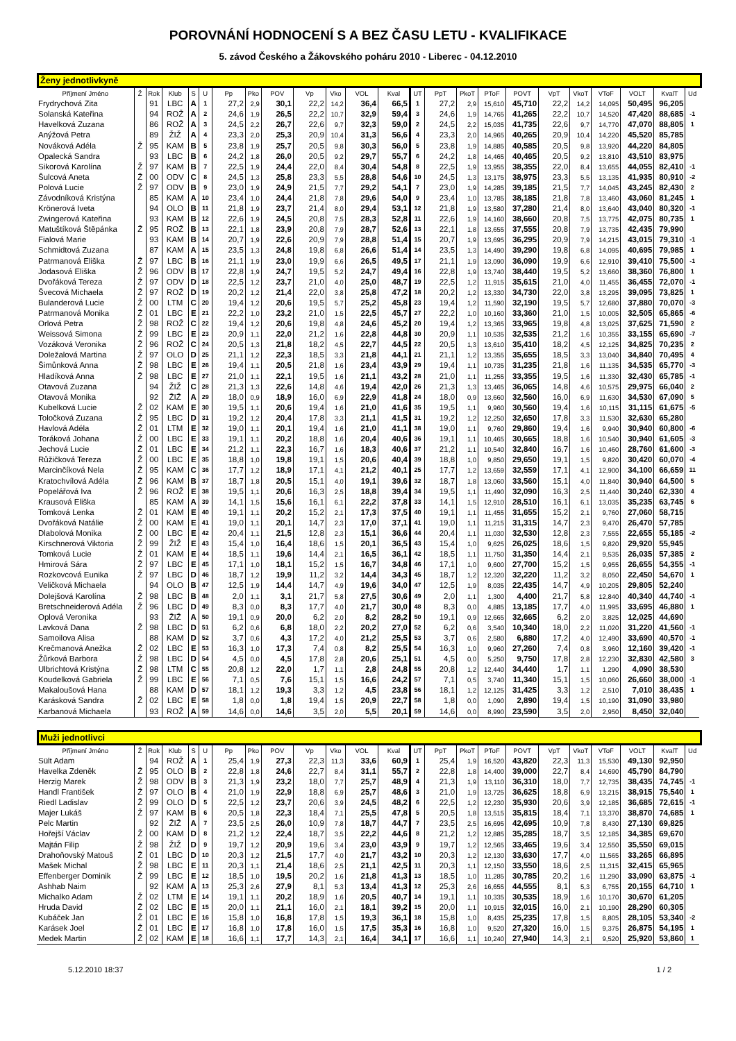POROVNÁNÍ HODNOCENÍ S A BEZ ČASU LETU - KVALIFIKACE
5. závod Českého a Žákovského poháru 2010 - Liberec - 04.12.2010
Ženy jednotlivkyně
| Příjmení Jméno | Ž | Rok | Klub | S | U | Pp | Pko | POV | Vp | Vko | VOL | Kval | UT | PpT | PkoT | PToF | POVT | VpT | VkoT | VToF | VOLT | KvalT | Ud |
| --- | --- | --- | --- | --- | --- | --- | --- | --- | --- | --- | --- | --- | --- | --- | --- | --- | --- | --- | --- | --- | --- | --- | --- |
| Frydrychová Zita | | 91 | LBC | A | 1 | 27,2 | 2,9 | 30,1 | 22,2 | 14,2 | 36,4 | 66,5 | 1 | 27,2 | 2,9 | 15,610 | 45,710 | 22,2 | 14,2 | 14,095 | 50,495 | 96,205 | |
| Solanská Kateřina | | 94 | ROŽ | A | 2 | 24,6 | 1,9 | 26,5 | 22,2 | 10,7 | 32,9 | 59,4 | 3 | 24,6 | 1,9 | 14,765 | 41,265 | 22,2 | 10,7 | 14,520 | 47,420 | 88,685 | -1 |
| Havelková Zuzana | | 86 | ROŽ | A | 3 | 24,5 | 2,2 | 26,7 | 22,6 | 9,7 | 32,3 | 59,0 | 2 | 24,5 | 2,2 | 15,035 | 41,735 | 22,6 | 9,7 | 14,770 | 47,070 | 88,805 | 1 |
| Anýžová Petra | | 89 | ŽIŽ | A | 4 | 23,3 | 2,0 | 25,3 | 20,9 | 10,4 | 31,3 | 56,6 | 4 | 23,3 | 2,0 | 14,965 | 40,265 | 20,9 | 10,4 | 14,220 | 45,520 | 85,785 | |
| Nováková Adéla | Ž | 95 | KAM | B | 5 | 23,8 | 1,9 | 25,7 | 20,5 | 9,8 | 30,3 | 56,0 | 5 | 23,8 | 1,9 | 14,885 | 40,585 | 20,5 | 9,8 | 13,920 | 44,220 | 84,805 | |
| Opalecká Sandra | | 93 | LBC | B | 6 | 24,2 | 1,8 | 26,0 | 20,5 | 9,2 | 29,7 | 55,7 | 6 | 24,2 | 1,8 | 14,465 | 40,465 | 20,5 | 9,2 | 13,810 | 43,510 | 83,975 | |
| Sikorová Karolína | Ž | 97 | KAM | B | 7 | 22,5 | 1,9 | 24,4 | 22,0 | 8,4 | 30,4 | 54,8 | 8 | 22,5 | 1,9 | 13,955 | 38,355 | 22,0 | 8,4 | 13,655 | 44,055 | 82,410 | -1 |
| Šulcová Aneta | Ž | 00 | ODV | C | 8 | 24,5 | 1,3 | 25,8 | 23,3 | 5,5 | 28,8 | 54,6 | 10 | 24,5 | 1,3 | 13,175 | 38,975 | 23,3 | 5,5 | 13,135 | 41,935 | 80,910 | -2 |
| Polová Lucie | Ž | 97 | ODV | B | 9 | 23,0 | 1,9 | 24,9 | 21,5 | 7,7 | 29,2 | 54,1 | 7 | 23,0 | 1,9 | 14,285 | 39,185 | 21,5 | 7,7 | 14,045 | 43,245 | 82,430 | 2 |
| Závodníková Kristýna | | 85 | KAM | A | 10 | 23,4 | 1,0 | 24,4 | 21,8 | 7,8 | 29,6 | 54,0 | 9 | 23,4 | 1,0 | 13,785 | 38,185 | 21,8 | 7,8 | 13,460 | 43,060 | 81,245 | 1 |
| Krönerová Iveta | | 94 | OLO | B | 11 | 21,8 | 1,9 | 23,7 | 21,4 | 8,0 | 29,4 | 53,1 | 12 | 21,8 | 1,9 | 13,580 | 37,280 | 21,4 | 8,0 | 13,640 | 43,040 | 80,320 | -1 |
| Zwingerová Kateřina | | 93 | KAM | B | 12 | 22,6 | 1,9 | 24,5 | 20,8 | 7,5 | 28,3 | 52,8 | 11 | 22,6 | 1,9 | 14,160 | 38,660 | 20,8 | 7,5 | 13,775 | 42,075 | 80,735 | 1 |
| Matuštíková Štěpánka | Ž | 95 | ROŽ | B | 13 | 22,1 | 1,8 | 23,9 | 20,8 | 7,9 | 28,7 | 52,6 | 13 | 22,1 | 1,8 | 13,655 | 37,555 | 20,8 | 7,9 | 13,735 | 42,435 | 79,990 | |
| Fialová Marie | | 93 | KAM | B | 14 | 20,7 | 1,9 | 22,6 | 20,9 | 7,9 | 28,8 | 51,4 | 15 | 20,7 | 1,9 | 13,695 | 36,295 | 20,9 | 7,9 | 14,215 | 43,015 | 79,310 | -1 |
| Schmidtová Zuzana | | 87 | KAM | A | 15 | 23,5 | 1,3 | 24,8 | 19,8 | 6,8 | 26,6 | 51,4 | 14 | 23,5 | 1,3 | 14,490 | 39,290 | 19,8 | 6,8 | 14,095 | 40,695 | 79,985 | 1 |
| Patrmanová Eliška | Ž | 97 | LBC | B | 16 | 21,1 | 1,9 | 23,0 | 19,9 | 6,6 | 26,5 | 49,5 | 17 | 21,1 | 1,9 | 13,090 | 36,090 | 19,9 | 6,6 | 12,910 | 39,410 | 75,500 | -1 |
| Jodasová Eliška | Ž | 96 | ODV | B | 17 | 22,8 | 1,9 | 24,7 | 19,5 | 5,2 | 24,7 | 49,4 | 16 | 22,8 | 1,9 | 13,740 | 38,440 | 19,5 | 5,2 | 13,660 | 38,360 | 76,800 | 1 |
| Dvořáková Tereza | Ž | 97 | ODV | D | 18 | 22,5 | 1,2 | 23,7 | 21,0 | 4,0 | 25,0 | 48,7 | 19 | 22,5 | 1,2 | 11,915 | 35,615 | 21,0 | 4,0 | 11,455 | 36,455 | 72,070 | -1 |
| Švecová Michaela | Ž | 97 | ROŽ | D | 19 | 20,2 | 1,2 | 21,4 | 22,0 | 3,8 | 25,8 | 47,2 | 18 | 20,2 | 1,2 | 13,330 | 34,730 | 22,0 | 3,8 | 13,295 | 39,095 | 73,825 | 1 |
| Bulanderová Lucie | Ž | 00 | LTM | C | 20 | 19,4 | 1,2 | 20,6 | 19,5 | 5,7 | 25,2 | 45,8 | 23 | 19,4 | 1,2 | 11,590 | 32,190 | 19,5 | 5,7 | 12,680 | 37,880 | 70,070 | -3 |
| Patrmanová Monika | Ž | 01 | LBC | E | 21 | 22,2 | 1,0 | 23,2 | 21,0 | 1,5 | 22,5 | 45,7 | 27 | 22,2 | 1,0 | 10,160 | 33,360 | 21,0 | 1,5 | 10,005 | 32,505 | 65,865 | -6 |
| Orlová Petra | Ž | 98 | ROŽ | C | 22 | 19,4 | 1,2 | 20,6 | 19,8 | 4,8 | 24,6 | 45,2 | 20 | 19,4 | 1,2 | 13,365 | 33,965 | 19,8 | 4,8 | 13,025 | 37,625 | 71,590 | 2 |
| Weissová Simona | Ž | 99 | LBC | E | 23 | 20,9 | 1,1 | 22,0 | 21,2 | 1,6 | 22,8 | 44,8 | 30 | 20,9 | 1,1 | 10,535 | 32,535 | 21,2 | 1,6 | 10,355 | 33,155 | 65,690 | -7 |
| Vozáková Veronika | Ž | 96 | ROŽ | C | 24 | 20,5 | 1,3 | 21,8 | 18,2 | 4,5 | 22,7 | 44,5 | 22 | 20,5 | 1,3 | 13,610 | 35,410 | 18,2 | 4,5 | 12,125 | 34,825 | 70,235 | 2 |
| Doležalová Martina | Ž | 97 | OLO | D | 25 | 21,1 | 1,2 | 22,3 | 18,5 | 3,3 | 21,8 | 44,1 | 21 | 21,1 | 1,2 | 13,355 | 35,655 | 18,5 | 3,3 | 13,040 | 34,840 | 70,495 | 4 |
| Šimůnková Anna | Ž | 98 | LBC | E | 26 | 19,4 | 1,1 | 20,5 | 21,8 | 1,6 | 23,4 | 43,9 | 29 | 19,4 | 1,1 | 10,735 | 31,235 | 21,8 | 1,6 | 11,135 | 34,535 | 65,770 | -3 |
| Hladíková Anna | Ž | 98 | LBC | E | 27 | 21,0 | 1,1 | 22,1 | 19,5 | 1,6 | 21,1 | 43,2 | 28 | 21,0 | 1,1 | 11,255 | 33,355 | 19,5 | 1,6 | 11,330 | 32,430 | 65,785 | -1 |
| Otavová Zuzana | | 94 | ŽIŽ | C | 28 | 21,3 | 1,3 | 22,6 | 14,8 | 4,6 | 19,4 | 42,0 | 26 | 21,3 | 1,3 | 13,465 | 36,065 | 14,8 | 4,6 | 10,575 | 29,975 | 66,040 | 2 |
| Otavová Monika | | 92 | ŽIŽ | A | 29 | 18,0 | 0,9 | 18,9 | 16,0 | 6,9 | 22,9 | 41,8 | 24 | 18,0 | 0,9 | 13,660 | 32,560 | 16,0 | 6,9 | 11,630 | 34,530 | 67,090 | 5 |
| Kubelková Lucie | Ž | 02 | KAM | E | 30 | 19,5 | 1,1 | 20,6 | 19,4 | 1,6 | 21,0 | 41,6 | 35 | 19,5 | 1,1 | 9,960 | 30,560 | 19,4 | 1,6 | 10,115 | 31,115 | 61,675 | -5 |
| Toločková Zuzana | Ž | 95 | LBC | D | 31 | 19,2 | 1,2 | 20,4 | 17,8 | 3,3 | 21,1 | 41,5 | 31 | 19,2 | 1,2 | 12,250 | 32,650 | 17,8 | 3,3 | 11,530 | 32,630 | 65,280 | |
| Havlová Adéla | Ž | 01 | LTM | E | 32 | 19,0 | 1,1 | 20,1 | 19,4 | 1,6 | 21,0 | 41,1 | 38 | 19,0 | 1,1 | 9,760 | 29,860 | 19,4 | 1,6 | 9,940 | 30,940 | 60,800 | -6 |
| Toráková Johana | Ž | 00 | LBC | E | 33 | 19,1 | 1,1 | 20,2 | 18,8 | 1,6 | 20,4 | 40,6 | 36 | 19,1 | 1,1 | 10,465 | 30,665 | 18,8 | 1,6 | 10,540 | 30,940 | 61,605 | -3 |
| Jechová Lucie | Ž | 01 | LBC | E | 34 | 21,2 | 1,1 | 22,3 | 16,7 | 1,6 | 18,3 | 40,6 | 37 | 21,2 | 1,1 | 10,540 | 32,840 | 16,7 | 1,6 | 10,460 | 28,760 | 61,600 | -3 |
| Růžičková Tereza | Ž | 00 | LBC | E | 35 | 18,8 | 1,0 | 19,8 | 19,1 | 1,5 | 20,6 | 40,4 | 39 | 18,8 | 1,0 | 9,850 | 29,650 | 19,1 | 1,5 | 9,820 | 30,420 | 60,070 | -4 |
| Marcinčíková Nela | Ž | 95 | KAM | C | 36 | 17,7 | 1,2 | 18,9 | 17,1 | 4,1 | 21,2 | 40,1 | 25 | 17,7 | 1,2 | 13,659 | 32,559 | 17,1 | 4,1 | 12,900 | 34,100 | 66,659 | 11 |
| Kratochvílová Adéla | Ž | 96 | KAM | B | 37 | 18,7 | 1,8 | 20,5 | 15,1 | 4,0 | 19,1 | 39,6 | 32 | 18,7 | 1,8 | 13,060 | 33,560 | 15,1 | 4,0 | 11,840 | 30,940 | 64,500 | 5 |
| Popelářová Iva | Ž | 96 | ROŽ | E | 38 | 19,5 | 1,1 | 20,6 | 16,3 | 2,5 | 18,8 | 39,4 | 34 | 19,5 | 1,1 | 11,490 | 32,090 | 16,3 | 2,5 | 11,440 | 30,240 | 62,330 | 4 |
| Krausová Eliška | | 85 | KAM | A | 39 | 14,1 | 1,5 | 15,6 | 16,1 | 6,1 | 22,2 | 37,8 | 33 | 14,1 | 1,5 | 12,910 | 28,510 | 16,1 | 6,1 | 13,035 | 35,235 | 63,745 | 6 |
| Tomková Lenka | Ž | 01 | KAM | E | 40 | 19,1 | 1,1 | 20,2 | 15,2 | 2,1 | 17,3 | 37,5 | 40 | 19,1 | 1,1 | 11,455 | 31,655 | 15,2 | 2,1 | 9,760 | 27,060 | 58,715 | |
| Dvořáková Natálie | Ž | 00 | KAM | E | 41 | 19,0 | 1,1 | 20,1 | 14,7 | 2,3 | 17,0 | 37,1 | 41 | 19,0 | 1,1 | 11,215 | 31,315 | 14,7 | 2,3 | 9,470 | 26,470 | 57,785 | |
| Dlabolová Monika | Ž | 00 | LBC | E | 42 | 20,4 | 1,1 | 21,5 | 12,8 | 2,3 | 15,1 | 36,6 | 44 | 20,4 | 1,1 | 11,030 | 32,530 | 12,8 | 2,3 | 7,555 | 22,655 | 55,185 | -2 |
| Kirschnerová Viktoria | Ž | 99 | ŽIŽ | E | 43 | 15,4 | 1,0 | 16,4 | 18,6 | 1,5 | 20,1 | 36,5 | 43 | 15,4 | 1,0 | 9,625 | 26,025 | 18,6 | 1,5 | 9,820 | 29,920 | 55,945 | |
| Tomková Lucie | Ž | 01 | KAM | E | 44 | 18,5 | 1,1 | 19,6 | 14,4 | 2,1 | 16,5 | 36,1 | 42 | 18,5 | 1,1 | 11,750 | 31,350 | 14,4 | 2,1 | 9,535 | 26,035 | 57,385 | 2 |
| Hmirová Sára | Ž | 97 | LBC | E | 45 | 17,1 | 1,0 | 18,1 | 15,2 | 1,5 | 16,7 | 34,8 | 46 | 17,1 | 1,0 | 9,600 | 27,700 | 15,2 | 1,5 | 9,955 | 26,655 | 54,355 | -1 |
| Rozkovcová Eunika | Ž | 97 | LBC | D | 46 | 18,7 | 1,2 | 19,9 | 11,2 | 3,2 | 14,4 | 34,3 | 45 | 18,7 | 1,2 | 12,320 | 32,220 | 11,2 | 3,2 | 8,050 | 22,450 | 54,670 | 1 |
| Veličková Michaela | | 94 | OLO | B | 47 | 12,5 | 1,9 | 14,4 | 14,7 | 4,9 | 19,6 | 34,0 | 47 | 12,5 | 1,9 | 8,035 | 22,435 | 14,7 | 4,9 | 10,205 | 29,805 | 52,240 | |
| Dolejšová Karolína | Ž | 98 | LBC | B | 48 | 2,0 | 1,1 | 3,1 | 21,7 | 5,8 | 27,5 | 30,6 | 49 | 2,0 | 1,1 | 1,300 | 4,400 | 21,7 | 5,8 | 12,840 | 40,340 | 44,740 | -1 |
| Bretschneiderová Adéla | Ž | 96 | LBC | D | 49 | 8,3 | 0,0 | 8,3 | 17,7 | 4,0 | 21,7 | 30,0 | 48 | 8,3 | 0,0 | 4,885 | 13,185 | 17,7 | 4,0 | 11,995 | 33,695 | 46,880 | 1 |
| Oplová Veronika | | 93 | ŽIŽ | A | 50 | 19,1 | 0,9 | 20,0 | 6,2 | 2,0 | 8,2 | 28,2 | 50 | 19,1 | 0,9 | 12,665 | 32,665 | 6,2 | 2,0 | 3,825 | 12,025 | 44,690 | |
| Lavková Dana | Ž | 98 | LBC | D | 51 | 6,2 | 0,6 | 6,8 | 18,0 | 2,2 | 20,2 | 27,0 | 52 | 6,2 | 0,6 | 3,540 | 10,340 | 18,0 | 2,2 | 11,020 | 31,220 | 41,560 | -1 |
| Samoilova Alisa | | 88 | KAM | D | 52 | 3,7 | 0,6 | 4,3 | 17,2 | 4,0 | 21,2 | 25,5 | 53 | 3,7 | 0,6 | 2,580 | 6,880 | 17,2 | 4,0 | 12,490 | 33,690 | 40,570 | -1 |
| Krečmanová Anežka | Ž | 02 | LBC | E | 53 | 16,3 | 1,0 | 17,3 | 7,4 | 0,8 | 8,2 | 25,5 | 54 | 16,3 | 1,0 | 9,960 | 27,260 | 7,4 | 0,8 | 3,960 | 12,160 | 39,420 | -1 |
| Žůrková Barbora | Ž | 98 | LBC | D | 54 | 4,5 | 0,0 | 4,5 | 17,8 | 2,8 | 20,6 | 25,1 | 51 | 4,5 | 0,0 | 5,250 | 9,750 | 17,8 | 2,8 | 12,230 | 32,830 | 42,580 | 3 |
| Ulbrichtová Kristýna | Ž | 98 | LTM | C | 55 | 20,8 | 1,2 | 22,0 | 1,7 | 1,1 | 2,8 | 24,8 | 55 | 20,8 | 1,2 | 12,440 | 34,440 | 1,7 | 1,1 | 1,290 | 4,090 | 38,530 | |
| Koudelková Gabriela | Ž | 99 | LBC | E | 56 | 7,1 | 0,5 | 7,6 | 15,1 | 1,5 | 16,6 | 24,2 | 57 | 7,1 | 0,5 | 3,740 | 11,340 | 15,1 | 1,5 | 10,060 | 26,660 | 38,000 | -1 |
| Makaloušová Hana | | 88 | KAM | D | 57 | 18,1 | 1,2 | 19,3 | 3,3 | 1,2 | 4,5 | 23,8 | 56 | 18,1 | 1,2 | 12,125 | 31,425 | 3,3 | 1,2 | 2,510 | 7,010 | 38,435 | 1 |
| Karásková Sandra | Ž | 02 | LBC | E | 58 | 1,8 | 0,0 | 1,8 | 19,4 | 1,5 | 20,9 | 22,7 | 58 | 1,8 | 0,0 | 1,090 | 2,890 | 19,4 | 1,5 | 10,190 | 31,090 | 33,980 | |
| Karbanová Michaela | | 93 | ROŽ | A | 59 | 14,6 | 0,0 | 14,6 | 3,5 | 2,0 | 5,5 | 20,1 | 59 | 14,6 | 0,0 | 8,990 | 23,590 | 3,5 | 2,0 | 2,950 | 8,450 | 32,040 | |
Muži jednotlivci
| Příjmení Jméno | Ž | Rok | Klub | S | U | Pp | Pko | POV | Vp | Vko | VOL | Kval | UT | PpT | PkoT | PToF | POVT | VpT | VkoT | VToF | VOLT | KvalT | Ud |
| --- | --- | --- | --- | --- | --- | --- | --- | --- | --- | --- | --- | --- | --- | --- | --- | --- | --- | --- | --- | --- | --- | --- | --- |
| Sült Adam | | 94 | ROŽ | A | 1 | 25,4 | 1,9 | 27,3 | 22,3 | 11,3 | 33,6 | 60,9 | 1 | 25,4 | 1,9 | 16,520 | 43,820 | 22,3 | 11,3 | 15,530 | 49,130 | 92,950 | |
| Havelka Zdeněk | Ž | 95 | OLO | B | 2 | 22,8 | 1,8 | 24,6 | 22,7 | 8,4 | 31,1 | 55,7 | 2 | 22,8 | 1,8 | 14,400 | 39,000 | 22,7 | 8,4 | 14,690 | 45,790 | 84,790 | |
| Herzig Marek | Ž | 98 | ODV | B | 3 | 21,3 | 1,9 | 23,2 | 18,0 | 7,7 | 25,7 | 48,9 | 4 | 21,3 | 1,9 | 13,110 | 36,310 | 18,0 | 7,7 | 12,735 | 38,435 | 74,745 | -1 |
| Handl František | Ž | 97 | OLO | B | 4 | 21,0 | 1,9 | 22,9 | 18,8 | 6,9 | 25,7 | 48,6 | 3 | 21,0 | 1,9 | 13,725 | 36,625 | 18,8 | 6,9 | 13,215 | 38,915 | 75,540 | 1 |
| Riedl Ladislav | Ž | 99 | OLO | D | 5 | 22,5 | 1,2 | 23,7 | 20,6 | 3,9 | 24,5 | 48,2 | 6 | 22,5 | 1,2 | 12,230 | 35,930 | 20,6 | 3,9 | 12,185 | 36,685 | 72,615 | -1 |
| Majer Lukáš | Ž | 97 | KAM | B | 6 | 20,5 | 1,8 | 22,3 | 18,4 | 7,1 | 25,5 | 47,8 | 5 | 20,5 | 1,8 | 13,515 | 35,815 | 18,4 | 7,1 | 13,370 | 38,870 | 74,685 | 1 |
| Pelc Martin | | 92 | ŽIŽ | A | 7 | 23,5 | 2,5 | 26,0 | 10,9 | 7,8 | 18,7 | 44,7 | 7 | 23,5 | 2,5 | 16,695 | 42,695 | 10,9 | 7,8 | 8,430 | 27,130 | 69,825 | |
| Hořejší Václav | Ž | 00 | KAM | D | 8 | 21,2 | 1,2 | 22,4 | 18,7 | 3,5 | 22,2 | 44,6 | 8 | 21,2 | 1,2 | 12,885 | 35,285 | 18,7 | 3,5 | 12,185 | 34,385 | 69,670 | |
| Majtán Filip | Ž | 98 | ŽIŽ | D | 9 | 19,7 | 1,2 | 20,9 | 19,6 | 3,4 | 23,0 | 43,9 | 9 | 19,7 | 1,2 | 12,565 | 33,465 | 19,6 | 3,4 | 12,550 | 35,550 | 69,015 | |
| Drahoňovský Matouš | Ž | 01 | LBC | D | 10 | 20,3 | 1,2 | 21,5 | 17,7 | 4,0 | 21,7 | 43,2 | 10 | 20,3 | 1,2 | 12,130 | 33,630 | 17,7 | 4,0 | 11,565 | 33,265 | 66,895 | |
| Mašek Michal | Ž | 98 | LBC | E | 11 | 20,3 | 1,1 | 21,4 | 18,6 | 2,5 | 21,1 | 42,5 | 11 | 20,3 | 1,1 | 12,150 | 33,550 | 18,6 | 2,5 | 11,315 | 32,415 | 65,965 | |
| Effenberger Dominik | Ž | 99 | LBC | E | 12 | 18,5 | 1,0 | 19,5 | 20,2 | 1,6 | 21,8 | 41,3 | 13 | 18,5 | 1,0 | 11,285 | 30,785 | 20,2 | 1,6 | 11,290 | 33,090 | 63,875 | -1 |
| Ashhab Naim | | 92 | KAM | A | 13 | 25,3 | 2,6 | 27,9 | 8,1 | 5,3 | 13,4 | 41,3 | 12 | 25,3 | 2,6 | 16,655 | 44,555 | 8,1 | 5,3 | 6,755 | 20,155 | 64,710 | 1 |
| Michalko Adam | Ž | 02 | LTM | E | 14 | 19,1 | 1,1 | 20,2 | 18,9 | 1,6 | 20,5 | 40,7 | 14 | 19,1 | 1,1 | 10,335 | 30,535 | 18,9 | 1,6 | 10,170 | 30,670 | 61,205 | |
| Hruda David | Ž | 02 | LBC | E | 15 | 20,0 | 1,1 | 21,1 | 16,0 | 2,1 | 18,1 | 39,2 | 15 | 20,0 | 1,1 | 10,915 | 32,015 | 16,0 | 2,1 | 10,190 | 28,290 | 60,305 | |
| Kubáček Jan | Ž | 01 | LBC | E | 16 | 15,8 | 1,0 | 16,8 | 17,8 | 1,5 | 19,3 | 36,1 | 18 | 15,8 | 1,0 | 8,435 | 25,235 | 17,8 | 1,5 | 8,805 | 28,105 | 53,340 | -2 |
| Karásek Joel | Ž | 01 | LBC | E | 17 | 16,8 | 1,0 | 17,8 | 16,0 | 1,5 | 17,5 | 35,3 | 16 | 16,8 | 1,0 | 9,520 | 27,320 | 16,0 | 1,5 | 9,375 | 26,875 | 54,195 | 1 |
| Medek Martin | Ž | 02 | KAM | E | 18 | 16,6 | 1,1 | 17,7 | 14,3 | 2,1 | 16,4 | 34,1 | 17 | 16,6 | 1,1 | 10,240 | 27,940 | 14,3 | 2,1 | 9,520 | 25,920 | 53,860 | 1 |
5.12.2010 18:37 1 / 2